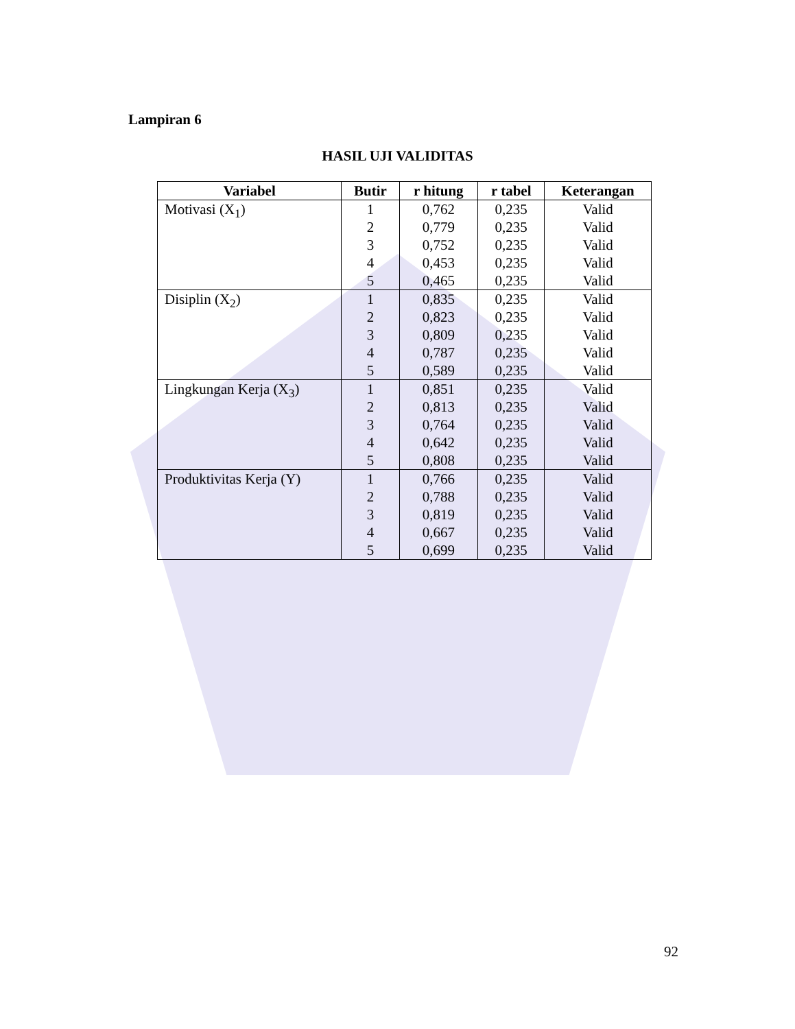Lampiran 6
HASIL UJI VALIDITAS
| Variabel | Butir | r hitung | r tabel | Keterangan |
| --- | --- | --- | --- | --- |
| Motivasi (X<sub>1</sub>) | 1 | 0,762 | 0,235 | Valid |
| | 2 | 0,779 | 0,235 | Valid |
| | 3 | 0,752 | 0,235 | Valid |
| | 4 | 0,453 | 0,235 | Valid |
| | 5 | 0,465 | 0,235 | Valid |
| Disiplin (X<sub>2</sub>) | 1 | 0,835 | 0,235 | Valid |
| | 2 | 0,823 | 0,235 | Valid |
| | 3 | 0,809 | 0,235 | Valid |
| | 4 | 0,787 | 0,235 | Valid |
| | 5 | 0,589 | 0,235 | Valid |
| Lingkungan Kerja (X<sub>3</sub>) | 1 | 0,851 | 0,235 | Valid |
| | 2 | 0,813 | 0,235 | Valid |
| | 3 | 0,764 | 0,235 | Valid |
| | 4 | 0,642 | 0,235 | Valid |
| | 5 | 0,808 | 0,235 | Valid |
| Produktivitas Kerja (Y) | 1 | 0,766 | 0,235 | Valid |
| | 2 | 0,788 | 0,235 | Valid |
| | 3 | 0,819 | 0,235 | Valid |
| | 4 | 0,667 | 0,235 | Valid |
| | 5 | 0,699 | 0,235 | Valid |
92